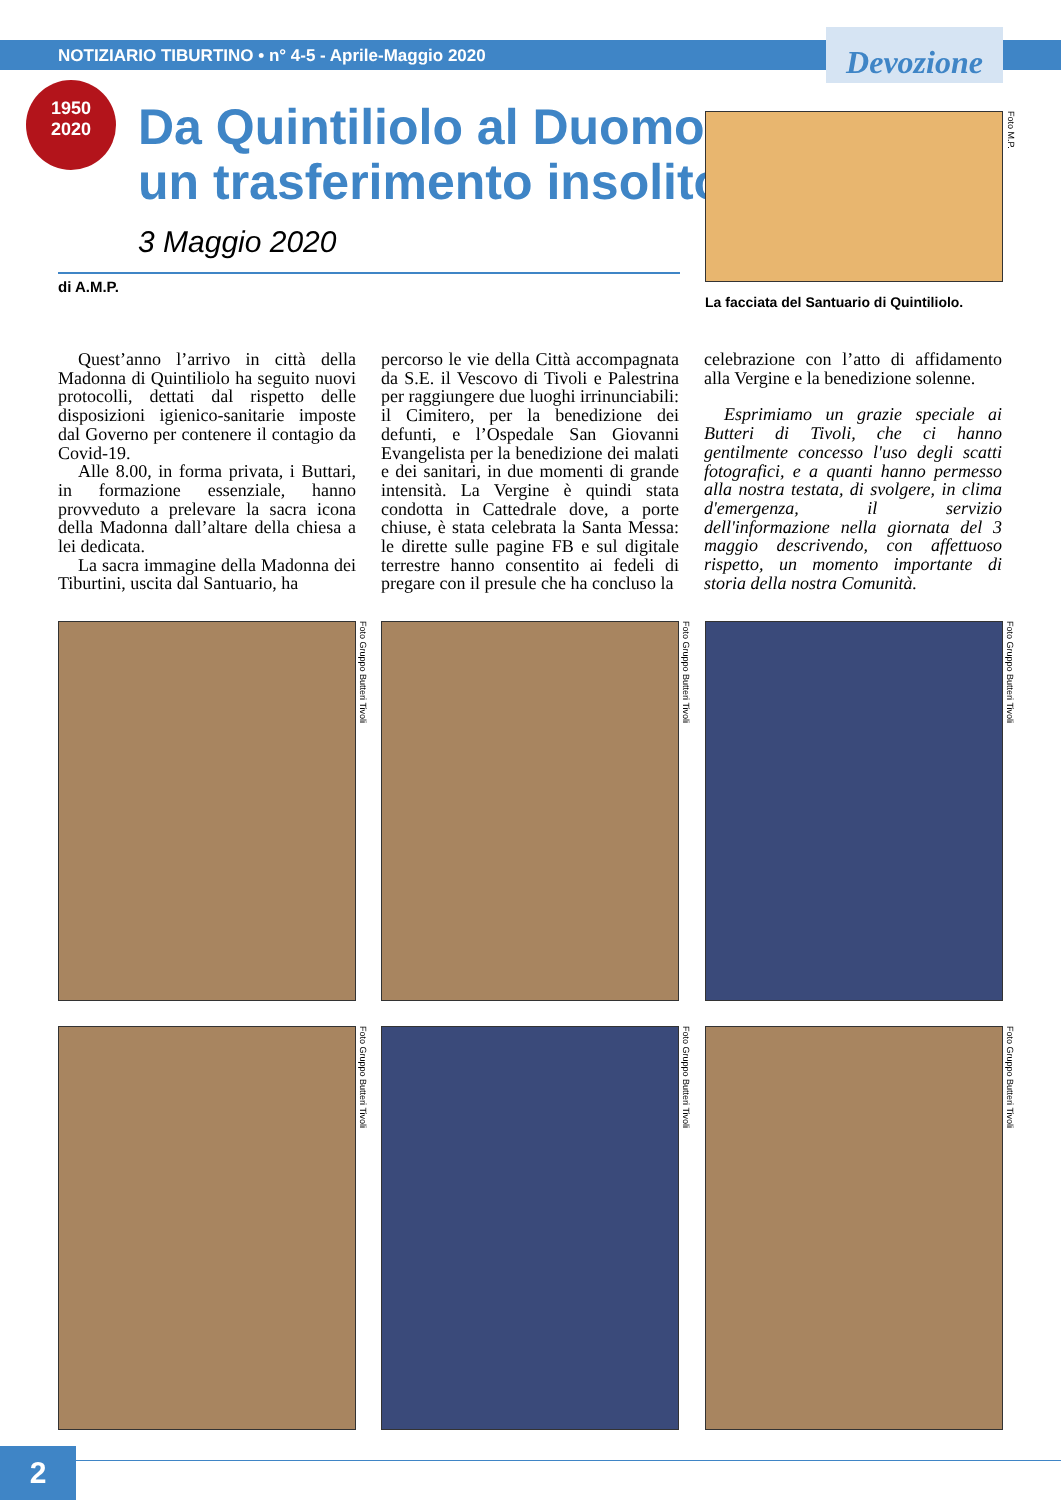NOTIZIARIO TIBURTINO • n° 4-5 - Aprile-Maggio 2020 Devozione
1950
2020
Da Quintiliolo al Duomo,
un trasferimento insolito
3 Maggio 2020
di A.M.P.
Foto M.P.
La facciata del Santuario di Quintiliolo.
Quest’anno l’arrivo in città della Madonna di Quintiliolo ha seguito nuovi protocolli, dettati dal rispetto delle disposizioni igienico-sanitarie imposte dal Governo per contenere il contagio da Covid-19.
Alle 8.00, in forma privata, i Buttari, in formazione essenziale, hanno provveduto a prelevare la sacra icona della Madonna dall’altare della chiesa a lei dedicata.
La sacra immagine della Madonna dei Tiburtini, uscita dal Santuario, ha
percorso le vie della Città accompagnata da S.E. il Vescovo di Tivoli e Palestrina per raggiungere due luoghi irrinunciabili: il Cimitero, per la benedizione dei defunti, e l’Ospedale San Giovanni Evangelista per la benedizione dei malati e dei sanitari, in due momenti di grande intensità. La Vergine è quindi stata condotta in Cattedrale dove, a porte chiuse, è stata celebrata la Santa Messa: le dirette sulle pagine FB e sul digitale terrestre hanno consentito ai fedeli di pregare con il presule che ha concluso la
celebrazione con l’atto di affidamento alla Vergine e la benedizione solenne.
Esprimiamo un grazie speciale ai Butteri di Tivoli, che ci hanno gentilmente concesso l'uso degli scatti fotografici, e a quanti hanno permesso alla nostra testata, di svolgere, in clima d'emergenza, il servizio dell'informazione nella giornata del 3 maggio descrivendo, con affettuoso rispetto, un momento importante di storia della nostra Comunità.
Foto Gruppo Butteri Tivoli
Foto Gruppo Butteri Tivoli
Foto Gruppo Butteri Tivoli
Foto Gruppo Butteri Tivoli
Foto Gruppo Butteri Tivoli
Foto Gruppo Butteri Tivoli
2